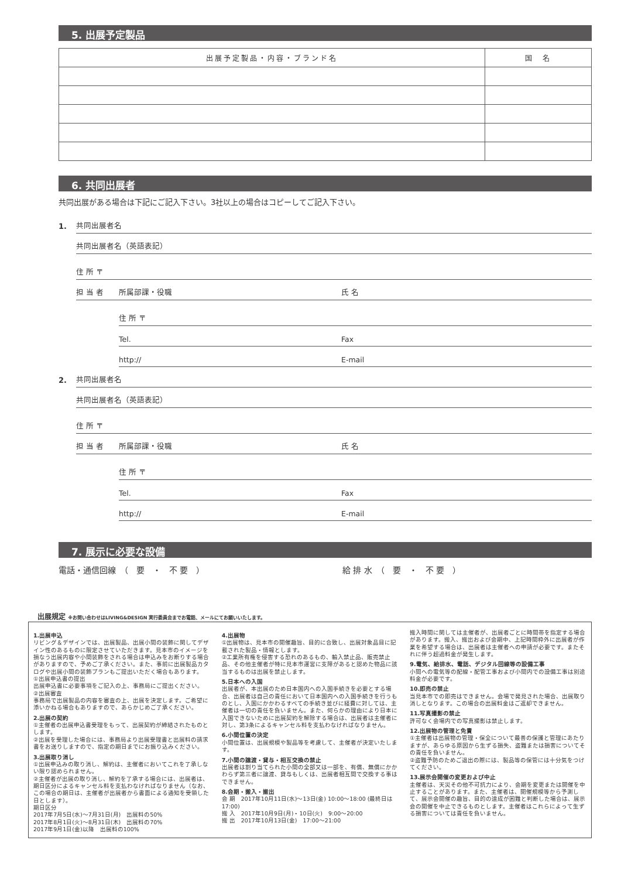5. 出展予定製品
| 出展予定製品・内容・ブランド名 | 国 名 |
| --- | --- |
6. 共同出展者
共同出展がある場合は下記にご記入下さい。3社以上の場合はコピーしてご記入下さい。
1. 共同出展者名
共同出展者名（英語表記）
住 所 〒
担 当 者 所属部課・役職 氏 名
住 所 〒
Tel. Fax
http:// E-mail
2. 共同出展者名
共同出展者名（英語表記）
住 所 〒
担 当 者 所属部課・役職 氏 名
住 所 〒
Tel. Fax
http:// E-mail
7. 展示に必要な設備
電話・通信回線　（　要　・　不 要　） 給 排 水　（　要　・　不 要　）
出展規定 ※お問い合わせはLIVING&DESIGN 実行委員会までお電話、メールにてお願いいたします。
1.出展申込
リビング＆デザインでは、出展製品、出展小間の装飾に関してデザイン性のあるものに限定させていただきます。見本市のイメージを損なう出展内容や小間装飾をされる場合は申込みをお断りする場合がありますので、予めご了承ください。また、事前に出展製品カタログや出展小間の装飾プランもご提出いただく場合もあります。
①出展申込書の提出
出展申込書に必要事項をご記入の上、事務局にご提出ください。
②出展審査
事務局で出展製品の内容を審査の上、出展を決定します。ご希望に添いかねる場合もありますので、あらかじめご了承ください。
2.出展の契約
①主催者の出展申込書受理をもって、出展契約が締結されたものとします。
②出展を受理した場合には、事務局より出展受理書と出展料の請求書をお送りしますので、指定の期日までにお振り込みください。
3.出展取り消し
①出展申込みの取り消し、解約は、主催者においてこれを了承しない限り認められません。
②主催者が出展の取り消し、解約を了承する場合には、出展者は、期日区分によるキャンセル料を支払わなければなりません（なお、この場合の期日は、主催者が出展者から書面による通知を受領した日とします）。
期日区分
2017年7月5日(水)～7月31日(月)　出展料の50%
2017年8月1日(火)～8月31日(木)　出展料の70%
2017年9月1日(金)以降　出展料の100%
4.出展物
①出展物は、見本市の開催趣旨、目的に合致し、出展対象品目に記載された製品・情報とします。
②工業所有権を侵害する恐れのあるもの、輸入禁止品、販売禁止品、その他主催者が特に見本市運営に支障があると認めた物品に該当するものは出展を禁止します。
5.日本への入国
出展者が、本出展のため日本国内への入国手続きを必要とする場合、出展者は自己の責任において日本国内への入国手続きを行うものとし、入国にかかわるすべての手続き並びに経費に対しては、主催者は一切の責任を負いません。また、何らかの理由により日本に入国できないために出展契約を解除する場合は、出展者は主催者に対し、第3条によるキャンセル料を支払わなければなりません。
6.小間位置の決定
小間位置は、出展規模や製品等を考慮して、主催者が決定いたします。
7.小間の譲渡・貸与・相互交換の禁止
出展者は割り当てられた小間の全部又は一部を、有償、無償にかかわらず第三者に譲渡、貸与もしくは、出展者相互間で交換する事はできません。
8.会期・搬入・搬出
会 期　2017年10月11日(水)～13日(金) 10:00～18:00 (最終日は17:00)
搬 入　2017年10月9日(月)・10日(火)　9:00～20:00
搬 出　2017年10月13日(金)　17:00～21:00
搬入時間に関しては主催者が、出展者ごとに時間帯を指定する場合があります。搬入、搬出および会期中、上記時間枠外に出展者が作業を希望する場合は、出展者は主催者への申請が必要です。またそれに伴う超過料金が発生します。
9.電気、給排水、電話、デジタル回線等の設備工事
小間への電気等の配線・配管工事および小間内での設備工事は別途料金が必要です。
10.即売の禁止
当見本市での即売はできません。会場で発見された場合、出展取り消しとなります。この場合の出展料金はご返却できません。
11.写真撮影の禁止
許可なく会場内での写真撮影は禁止します。
12.出展物の管理と免責
①主催者は出展物の管理・保全について最善の保護と管理にあたりますが、あらゆる原因から生ずる損失、盗難または損害についてその責任を負いません。
②盗難予防のためご退出の際には、製品等の保管には十分気をつけてください。
13.展示会開催の変更および中止
主催者は、天災その他不可抗力により、会期を変更または開催を中止することがあります。また、主催者は、開催規模等から予測して、展示会開催の趣旨、目的の達成が困難と判断した場合は、展示会の開催を中止できるものとします。主催者はこれらによって生ずる損害については責任を負いません。